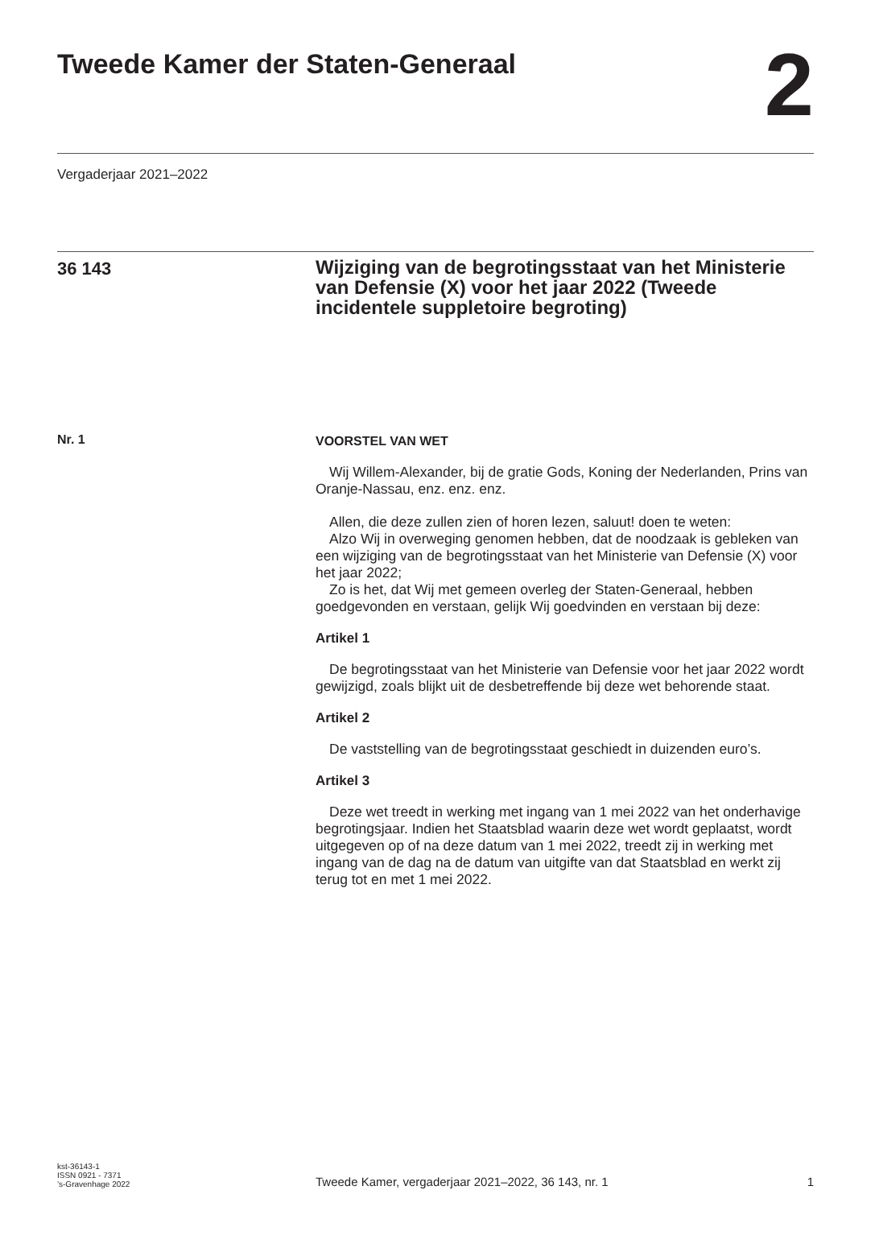Tweede Kamer der Staten-Generaal
2
Vergaderjaar 2021–2022
36 143
Wijziging van de begrotingsstaat van het Ministerie van Defensie (X) voor het jaar 2022 (Tweede incidentele suppletoire begroting)
Nr. 1
VOORSTEL VAN WET
Wij Willem-Alexander, bij de gratie Gods, Koning der Nederlanden, Prins van Oranje-Nassau, enz. enz. enz.
Allen, die deze zullen zien of horen lezen, saluut! doen te weten:
Alzo Wij in overweging genomen hebben, dat de noodzaak is gebleken van een wijziging van de begrotingsstaat van het Ministerie van Defensie (X) voor het jaar 2022;
Zo is het, dat Wij met gemeen overleg der Staten-Generaal, hebben goedgevonden en verstaan, gelijk Wij goedvinden en verstaan bij deze:
Artikel 1
De begrotingsstaat van het Ministerie van Defensie voor het jaar 2022 wordt gewijzigd, zoals blijkt uit de desbetreffende bij deze wet behorende staat.
Artikel 2
De vaststelling van de begrotingsstaat geschiedt in duizenden euro’s.
Artikel 3
Deze wet treedt in werking met ingang van 1 mei 2022 van het onderhavige begrotingsjaar. Indien het Staatsblad waarin deze wet wordt geplaatst, wordt uitgegeven op of na deze datum van 1 mei 2022, treedt zij in werking met ingang van de dag na de datum van uitgifte van dat Staatsblad en werkt zij terug tot en met 1 mei 2022.
kst-36143-1
ISSN 0921 - 7371
’s-Gravenhage 2022
Tweede Kamer, vergaderjaar 2021–2022, 36 143, nr. 1
1